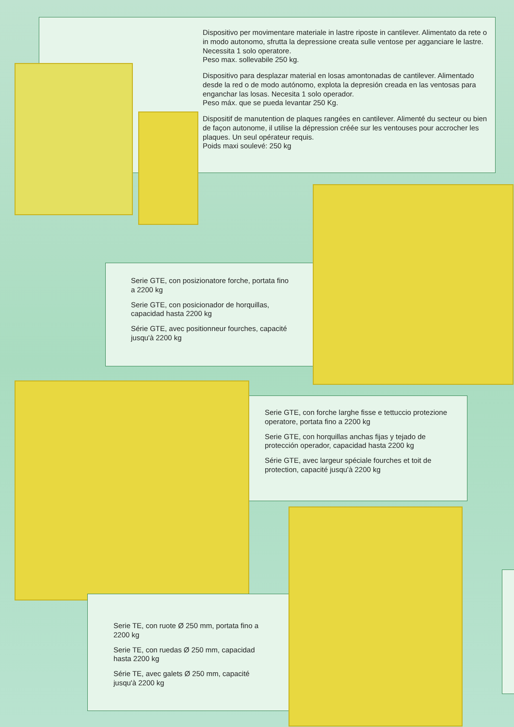Dispositivo per movimentare materiale in lastre riposte in cantilever. Alimentato da rete o in modo autonomo, sfrutta la depressione creata sulle ventose per agganciare le lastre. Necessita 1 solo operatore.
Peso max. sollevabile 250 kg.
Dispositivo para desplazar material en losas amontonadas de cantilever. Alimentado desde la red o de modo autónomo, explota la depresión creada en las ventosas para enganchar las losas. Necesita 1 solo operador.
Peso máx. que se pueda levantar 250 Kg.
Dispositif de manutention de plaques rangées en cantilever. Alimenté du secteur ou bien de façon autonome, il utilise la dépression créée sur les ventouses pour accrocher les plaques. Un seul opérateur requis.
Poids maxi soulevé: 250 kg
Serie GTE, con posizionatore forche, portata fino a 2200 kg
Serie GTE, con posicionador de horquillas, capacidad hasta 2200 kg
Série GTE, avec positionneur fourches, capacité jusqu'à 2200 kg
Serie GTE, con forche larghe fisse e tettuccio protezione operatore, portata fino a 2200 kg
Serie GTE, con horquillas anchas fijas y tejado de protección operador, capacidad hasta 2200 kg
Série GTE, avec largeur spéciale fourches et toit de protection, capacité jusqu'à 2200 kg
Serie TE, con ruote Ø 250 mm, portata fino a 2200 kg
Serie TE, con ruedas Ø 250 mm, capacidad hasta 2200 kg
Série TE, avec galets Ø 250 mm, capacité jusqu'à 2200 kg